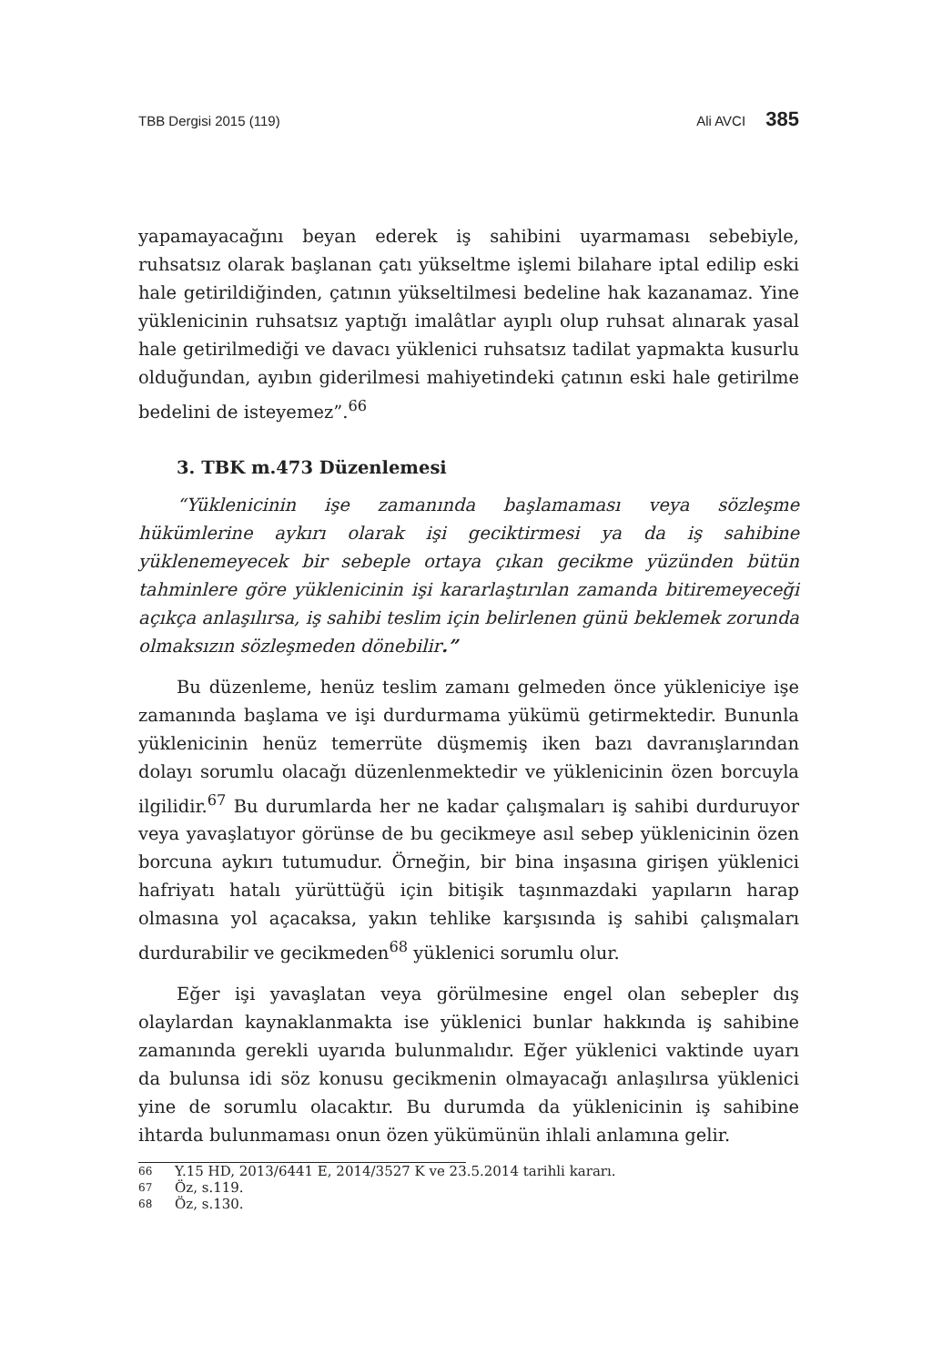TBB Dergisi 2015 (119) Ali AVCI 385
yapamayacağını beyan ederek iş sahibini uyarmaması sebebiyle, ruhsatsız olarak başlanan çatı yükseltme işlemi bilahare iptal edilip eski hale getirildiğinden, çatının yükseltilmesi bedeline hak kazanamaz. Yine yüklenicinin ruhsatsız yaptığı imalâtlar ayıplı olup ruhsat alınarak yasal hale getirilmediği ve davacı yüklenici ruhsatsız tadilat yapmakta kusurlu olduğundan, ayıbın giderilmesi mahiyetindeki çatının eski hale getirilme bedelini de isteyemez”.<sup>66</sup>
3. TBK m.473 Düzenlemesi
“Yüklenicinin işe zamanında başlamaması veya sözleşme hükümlerine aykırı olarak işi geciktirmesi ya da iş sahibine yüklenemeyecek bir sebeple ortaya çıkan gecikme yüzünden bütün tahminlere göre yüklenicinin işi kararlaştırılan zamanda bitiremeyeceği açıkça anlaşılırsa, iş sahibi teslim için belirlenen günü beklemek zorunda olmaksızın sözleşmeden dönebilir.”
Bu düzenleme, henüz teslim zamanı gelmeden önce yükleniciye işe zamanında başlama ve işi durdurmama yükümü getirmektedir. Bununla yüklenicinin henüz temerrüte düşmemiş iken bazı davranışlarından dolayı sorumlu olacağı düzenlenmektedir ve yüklenicinin özen borcuyla ilgilidir.<sup>67</sup> Bu durumlarda her ne kadar çalışmaları iş sahibi durduruyor veya yavaşlatıyor görünse de bu gecikmeye asıl sebep yüklenicinin özen borcuna aykırı tutumudur. Örneğin, bir bina inşasına girişen yüklenici hafriyatı hatalı yürüttüğü için bitişik taşınmazdaki yapıların harap olmasına yol açacaksa, yakın tehlike karşısında iş sahibi çalışmaları durdurabilir ve gecikmeden<sup>68</sup> yüklenici sorumlu olur.
Eğer işi yavaşlatan veya görülmesine engel olan sebepler dış olaylardan kaynaklanmakta ise yüklenici bunlar hakkında iş sahibine zamanında gerekli uyarıda bulunmalıdır. Eğer yüklenici vaktinde uyarı da bulunsa idi söz konusu gecikmenin olmayacağı anlaşılırsa yüklenici yine de sorumlu olacaktır. Bu durumda da yüklenicinin iş sahibine ihtarda bulunmaması onun özen yükümünün ihlali anlamına gelir.
66 Y.15 HD, 2013/6441 E, 2014/3527 K ve 23.5.2014 tarihli kararı.
67 Öz, s.119.
68 Öz, s.130.